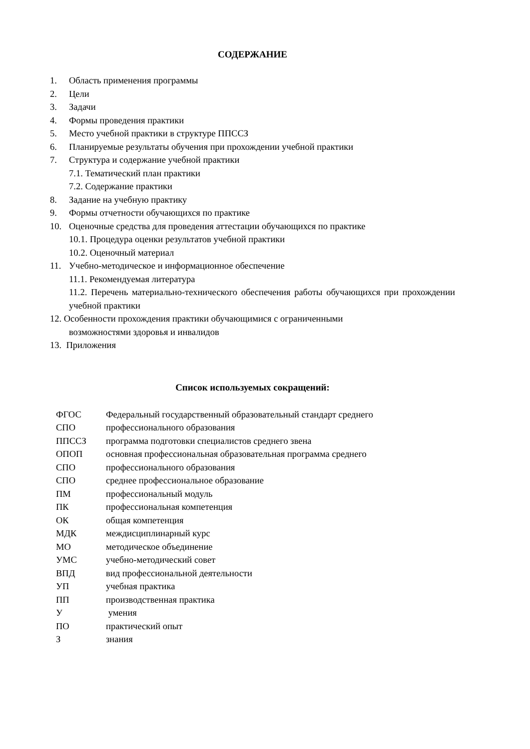СОДЕРЖАНИЕ
1. Область применения программы
2. Цели
3. Задачи
4. Формы проведения практики
5. Место учебной практики в структуре ППССЗ
6. Планируемые результаты обучения при прохождении учебной практики
7. Структура и содержание учебной практики
7.1. Тематический план практики
7.2. Содержание практики
8. Задание на учебную практику
9. Формы отчетности обучающихся по практике
10. Оценочные средства для проведения аттестации обучающихся по практике
10.1. Процедура оценки результатов учебной практики
10.2. Оценочный материал
11. Учебно-методическое и информационное обеспечение
11.1. Рекомендуемая литература
11.2. Перечень материально-технического обеспечения работы обучающихся при прохождении учебной практики
12. Особенности прохождения практики обучающимися с ограниченными
возможностями здоровья и инвалидов
13. Приложения
Список используемых сокращений:
| ФГОС | Федеральный государственный образовательный стандарт среднего |
| СПО | профессионального образования |
| ППССЗ | программа подготовки специалистов среднего звена |
| ОПОП | основная профессиональная образовательная программа среднего |
| СПО | профессионального образования |
| СПО | среднее профессиональное образование |
| ПМ | профессиональный модуль |
| ПК | профессиональная компетенция |
| ОК | общая компетенция |
| МДК | междисциплинарный курс |
| МО | методическое объединение |
| УМС | учебно-методический совет |
| ВПД | вид профессиональной деятельности |
| УП | учебная практика |
| ПП | производственная практика |
| У | умения |
| ПО | практический опыт |
| З | знания |